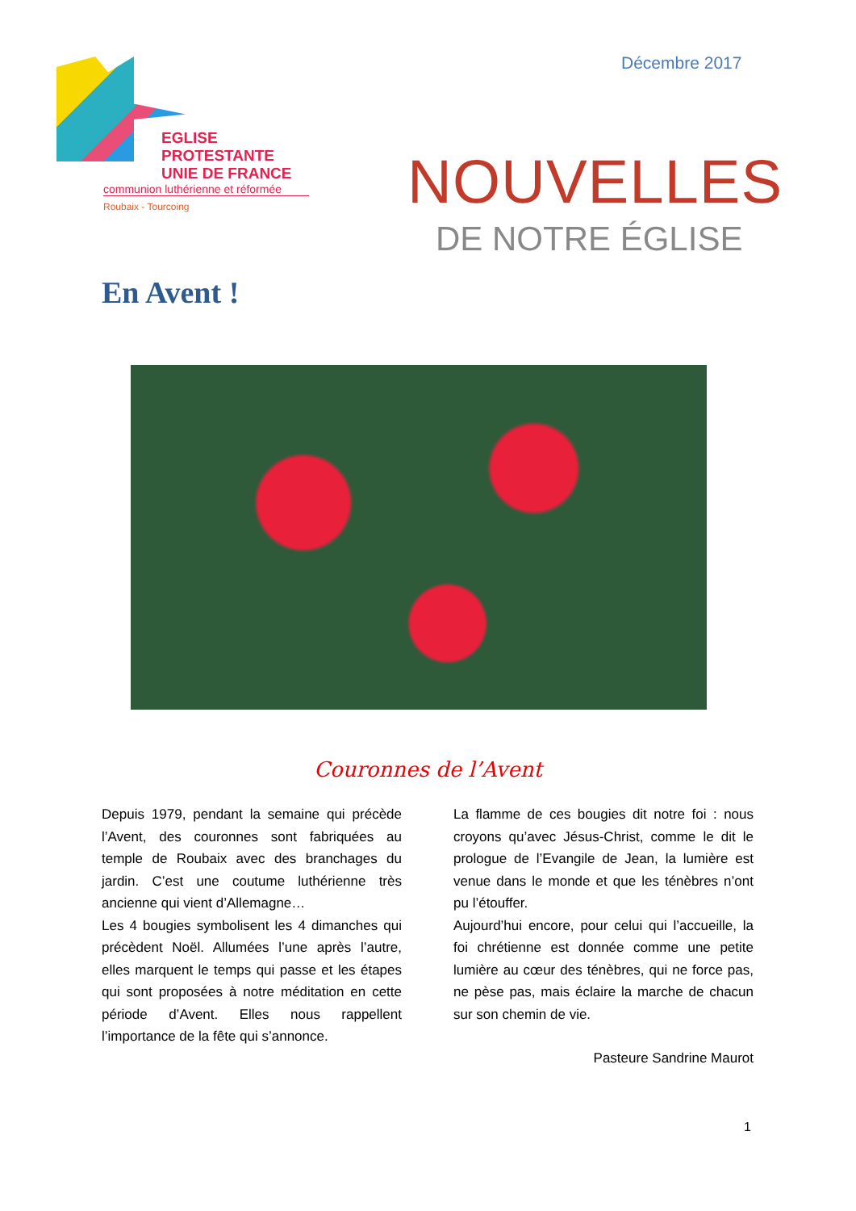EGLISE PROTESTANTE
UNIE DE FRANCE
communion luthérienne et réformée
Roubaix - Tourcoing
Décembre 2017
NOUVELLES
DE NOTRE ÉGLISE
En Avent !
Couronnes de l’Avent
Depuis 1979, pendant la semaine qui précède l’Avent, des couronnes sont fabriquées au temple de Roubaix avec des branchages du jardin. C’est une coutume luthérienne très ancienne qui vient d’Allemagne…
Les 4 bougies symbolisent les 4 dimanches qui précèdent Noël. Allumées l’une après l’autre, elles marquent le temps qui passe et les étapes qui sont proposées à notre méditation en cette période d’Avent. Elles nous rappellent l’importance de la fête qui s’annonce.
La flamme de ces bougies dit notre foi : nous croyons qu’avec Jésus-Christ, comme le dit le prologue de l’Evangile de Jean, la lumière est venue dans le monde et que les ténèbres n’ont pu l’étouffer.
Aujourd’hui encore, pour celui qui l’accueille, la foi chrétienne est donnée comme une petite lumière au cœur des ténèbres, qui ne force pas, ne pèse pas, mais éclaire la marche de chacun sur son chemin de vie.
Pasteure Sandrine Maurot
1